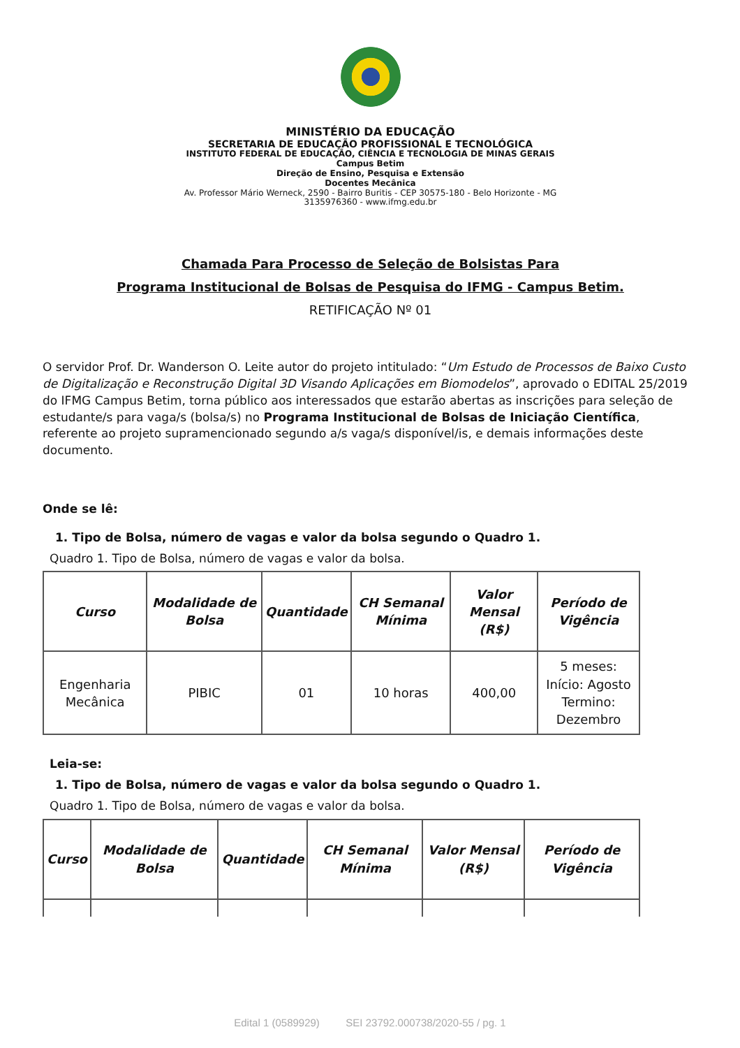MINISTÉRIO DA EDUCAÇÃO
SECRETARIA DE EDUCAÇÃO PROFISSIONAL E TECNOLÓGICA
INSTITUTO FEDERAL DE EDUCAÇÃO, CIÊNCIA E TECNOLOGIA DE MINAS GERAIS
Campus Betim
Direção de Ensino, Pesquisa e Extensão
Docentes Mecânica
Av. Professor Mário Werneck, 2590 - Bairro Buritis - CEP 30575-180 - Belo Horizonte - MG
3135976360 - www.ifmg.edu.br
Chamada Para Processo de Seleção de Bolsistas Para
Programa Institucional de Bolsas de Pesquisa do IFMG - Campus Betim.
RETIFICAÇÃO Nº 01
O servidor Prof. Dr. Wanderson O. Leite autor do projeto intitulado: “Um Estudo de Processos de Baixo Custo de Digitalização e Reconstrução Digital 3D Visando Aplicações em Biomodelos”, aprovado o EDITAL 25/2019 do IFMG Campus Betim, torna público aos interessados que estarão abertas as inscrições para seleção de estudante/s para vaga/s (bolsa/s) no Programa Institucional de Bolsas de Iniciação Científica, referente ao projeto supramencionado segundo a/s vaga/s disponível/is, e demais informações deste documento.
Onde se lê:
1. Tipo de Bolsa, número de vagas e valor da bolsa segundo o Quadro 1.
Quadro 1. Tipo de Bolsa, número de vagas e valor da bolsa.
| Curso | Modalidade de Bolsa | Quantidade | CH Semanal Mínima | Valor Mensal (R$) | Período de Vigência |
| --- | --- | --- | --- | --- | --- |
| Engenharia Mecânica | PIBIC | 01 | 10 horas | 400,00 | 5 meses: Início: Agosto Termino: Dezembro |
Leia-se:
1. Tipo de Bolsa, número de vagas e valor da bolsa segundo o Quadro 1.
Quadro 1. Tipo de Bolsa, número de vagas e valor da bolsa.
| Curso | Modalidade de Bolsa | Quantidade | CH Semanal Mínima | Valor Mensal (R$) | Período de Vigência |
| --- | --- | --- | --- | --- | --- |
Edital 1 (0589929) SEI 23792.000738/2020-55 / pg. 1